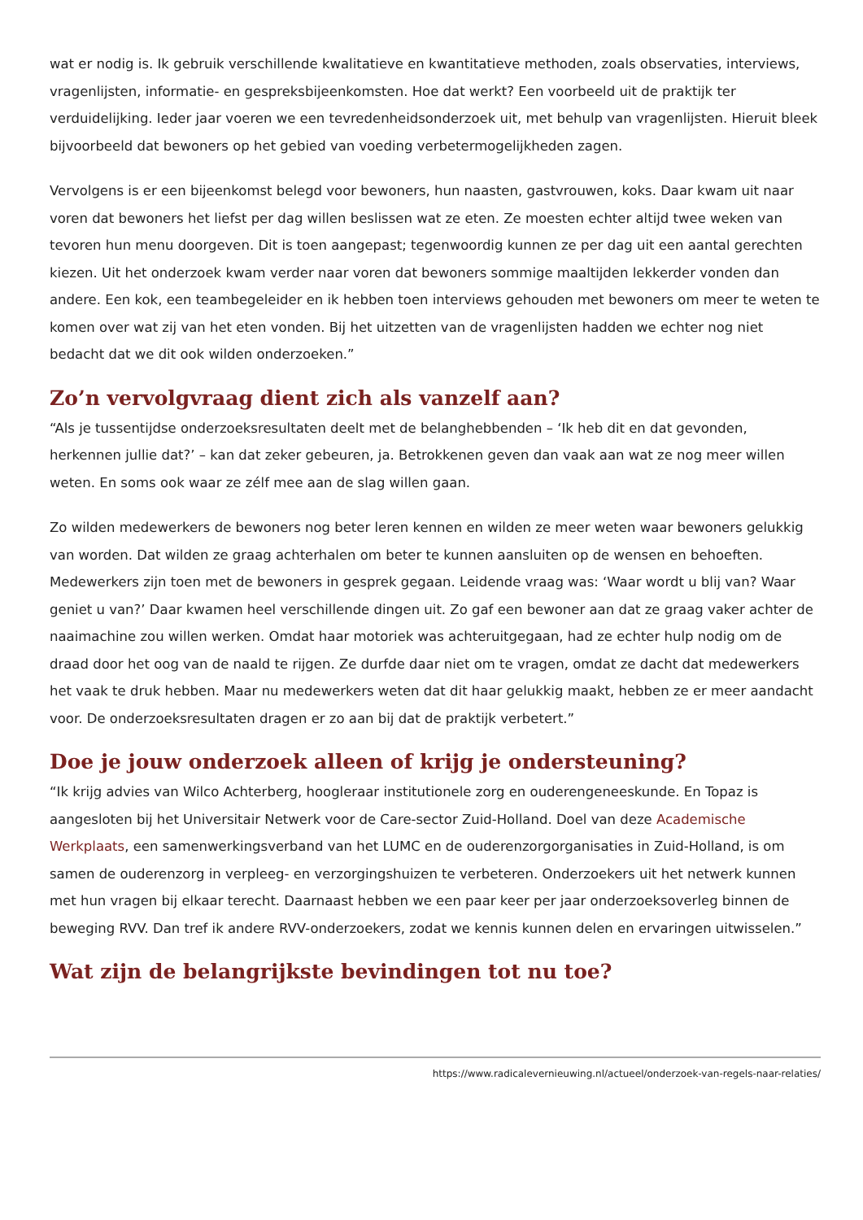wat er nodig is. Ik gebruik verschillende kwalitatieve en kwantitatieve methoden, zoals observaties, interviews, vragenlijsten, informatie- en gespreksbijeenkomsten. Hoe dat werkt? Een voorbeeld uit de praktijk ter verduidelijking. Ieder jaar voeren we een tevredenheidsonderzoek uit, met behulp van vragenlijsten. Hieruit bleek bijvoorbeeld dat bewoners op het gebied van voeding verbetermogelijkheden zagen.
Vervolgens is er een bijeenkomst belegd voor bewoners, hun naasten, gastvrouwen, koks. Daar kwam uit naar voren dat bewoners het liefst per dag willen beslissen wat ze eten. Ze moesten echter altijd twee weken van tevoren hun menu doorgeven. Dit is toen aangepast; tegenwoordig kunnen ze per dag uit een aantal gerechten kiezen. Uit het onderzoek kwam verder naar voren dat bewoners sommige maaltijden lekkerder vonden dan andere. Een kok, een teambegeleider en ik hebben toen interviews gehouden met bewoners om meer te weten te komen over wat zij van het eten vonden. Bij het uitzetten van de vragenlijsten hadden we echter nog niet bedacht dat we dit ook wilden onderzoeken.”
Zo’n vervolgvraag dient zich als vanzelf aan?
“Als je tussentijdse onderzoeksresultaten deelt met de belanghebbenden – ‘Ik heb dit en dat gevonden, herkennen jullie dat?’ – kan dat zeker gebeuren, ja. Betrokkenen geven dan vaak aan wat ze nog meer willen weten. En soms ook waar ze zélf mee aan de slag willen gaan.
Zo wilden medewerkers de bewoners nog beter leren kennen en wilden ze meer weten waar bewoners gelukkig van worden. Dat wilden ze graag achterhalen om beter te kunnen aansluiten op de wensen en behoeften. Medewerkers zijn toen met de bewoners in gesprek gegaan. Leidende vraag was: ‘Waar wordt u blij van? Waar geniet u van?’ Daar kwamen heel verschillende dingen uit. Zo gaf een bewoner aan dat ze graag vaker achter de naaimachine zou willen werken. Omdat haar motoriek was achteruitgegaan, had ze echter hulp nodig om de draad door het oog van de naald te rijgen. Ze durfde daar niet om te vragen, omdat ze dacht dat medewerkers het vaak te druk hebben. Maar nu medewerkers weten dat dit haar gelukkig maakt, hebben ze er meer aandacht voor. De onderzoeksresultaten dragen er zo aan bij dat de praktijk verbetert.”
Doe je jouw onderzoek alleen of krijg je ondersteuning?
“Ik krijg advies van Wilco Achterberg, hoogleraar institutionele zorg en ouderengeneeskunde. En Topaz is aangesloten bij het Universitair Netwerk voor de Care-sector Zuid-Holland. Doel van deze Academische Werkplaats, een samenwerkingsverband van het LUMC en de ouderenzorgorganisaties in Zuid-Holland, is om samen de ouderenzorg in verpleeg- en verzorgingshuizen te verbeteren. Onderzoekers uit het netwerk kunnen met hun vragen bij elkaar terecht. Daarnaast hebben we een paar keer per jaar onderzoeksoverleg binnen de beweging RVV. Dan tref ik andere RVV-onderzoekers, zodat we kennis kunnen delen en ervaringen uitwisselen.”
Wat zijn de belangrijkste bevindingen tot nu toe?
https://www.radicalevernieuwing.nl/actueel/onderzoek-van-regels-naar-relaties/